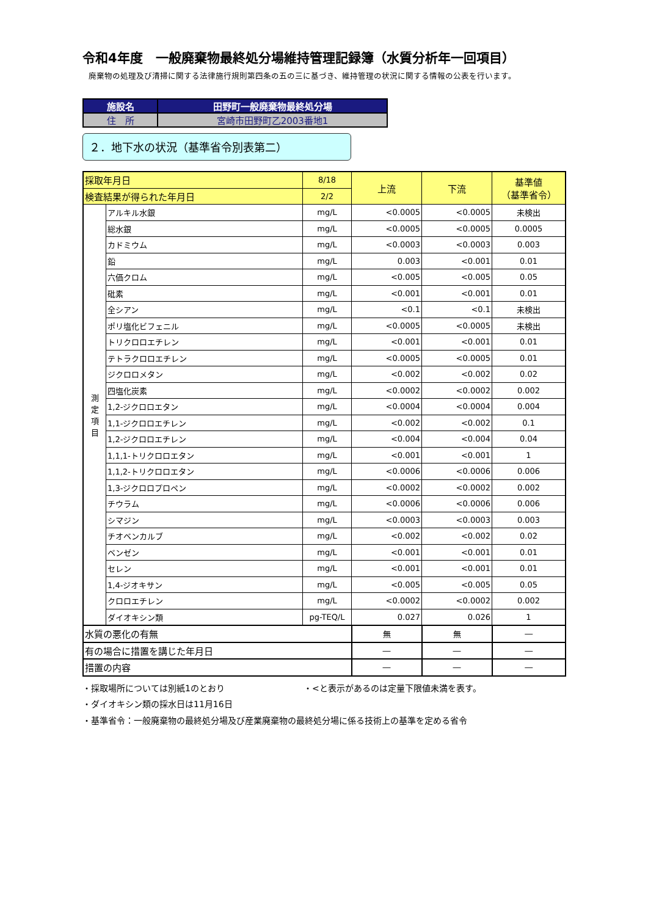令和4年度　一般廃棄物最終処分場維持管理記録簿（水質分析年一回項目）
廃棄物の処理及び清掃に関する法律施行規則第四条の五の三に基づき、維持管理の状況に関する情報の公表を行います。
| 施設名 | 田野町一般廃棄物最終処分場 |
| 住 所 | 宮崎市田野町乙2003番地1 |
２．地下水の状況（基準省令別表第二）
| 採取年月日 | | 8/18 | 上流 | 下流 | 基準値 （基準省令） |
| --- | --- | --- | --- | --- | --- |
| 検査結果が得られた年月日 | | 2/2 | | | |
| 測 定 項 目 | アルキル水銀 | mg/L | <0.0005 | <0.0005 | 未検出 |
| | 総水銀 | mg/L | <0.0005 | <0.0005 | 0.0005 |
| | カドミウム | mg/L | <0.0003 | <0.0003 | 0.003 |
| | 鉛 | mg/L | 0.003 | <0.001 | 0.01 |
| | 六価クロム | mg/L | <0.005 | <0.005 | 0.05 |
| | 砒素 | mg/L | <0.001 | <0.001 | 0.01 |
| | 全シアン | mg/L | <0.1 | <0.1 | 未検出 |
| | ポリ塩化ビフェニル | mg/L | <0.0005 | <0.0005 | 未検出 |
| | トリクロロエチレン | mg/L | <0.001 | <0.001 | 0.01 |
| | テトラクロロエチレン | mg/L | <0.0005 | <0.0005 | 0.01 |
| | ジクロロメタン | mg/L | <0.002 | <0.002 | 0.02 |
| | 四塩化炭素 | mg/L | <0.0002 | <0.0002 | 0.002 |
| | 1,2-ジクロロエタン | mg/L | <0.0004 | <0.0004 | 0.004 |
| | 1,1-ジクロロエチレン | mg/L | <0.002 | <0.002 | 0.1 |
| | 1,2-ジクロロエチレン | mg/L | <0.004 | <0.004 | 0.04 |
| | 1,1,1-トリクロロエタン | mg/L | <0.001 | <0.001 | 1 |
| | 1,1,2-トリクロロエタン | mg/L | <0.0006 | <0.0006 | 0.006 |
| | 1,3-ジクロロプロペン | mg/L | <0.0002 | <0.0002 | 0.002 |
| | チウラム | mg/L | <0.0006 | <0.0006 | 0.006 |
| | シマジン | mg/L | <0.0003 | <0.0003 | 0.003 |
| | チオベンカルブ | mg/L | <0.002 | <0.002 | 0.02 |
| | ベンゼン | mg/L | <0.001 | <0.001 | 0.01 |
| | セレン | mg/L | <0.001 | <0.001 | 0.01 |
| | 1,4-ジオキサン | mg/L | <0.005 | <0.005 | 0.05 |
| | クロロエチレン | mg/L | <0.0002 | <0.0002 | 0.002 |
| | ダイオキシン類 | pg-TEQ/L | 0.027 | 0.026 | 1 |
| 水質の悪化の有無 | | | 無 | 無 | ― |
| 有の場合に措置を講じた年月日 | | | ― | ― | ― |
| 措置の内容 | | | ― | ― | ― |
・採取場所については別紙1のとおり ・<と表示があるのは定量下限値未満を表す。
・ダイオキシン類の採水日は11月16日
・基準省令：一般廃棄物の最終処分場及び産業廃棄物の最終処分場に係る技術上の基準を定める省令